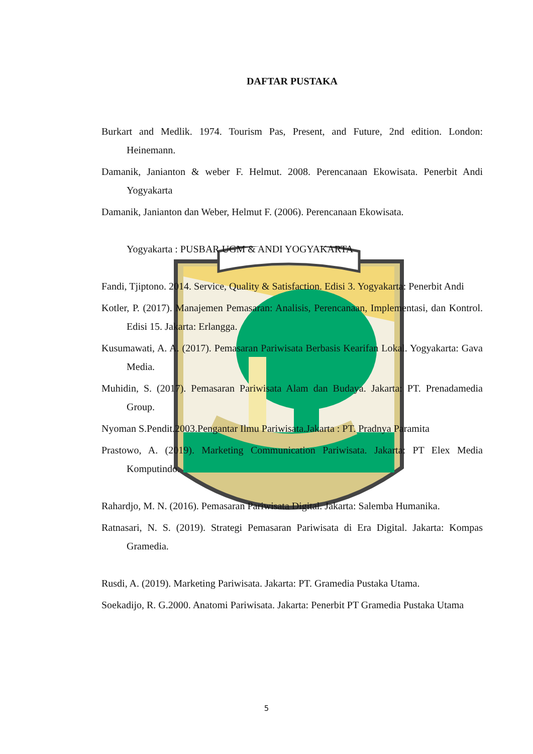DAFTAR PUSTAKA
Burkart and Medlik. 1974. Tourism Pas, Present, and Future, 2nd edition. London: Heinemann.
Damanik, Janianton & weber F. Helmut. 2008. Perencanaan Ekowisata. Penerbit Andi Yogyakarta
Damanik, Janianton dan Weber, Helmut F. (2006). Perencanaan Ekowisata.
Yogyakarta : PUSBAR UGM & ANDI YOGYAKARTA
Fandi, Tjiptono. 2014. Service, Quality & Satisfaction. Edisi 3. Yogyakarta: Penerbit Andi
Kotler, P. (2017). Manajemen Pemasaran: Analisis, Perencanaan, Implementasi, dan Kontrol. Edisi 15. Jakarta: Erlangga.
Kusumawati, A. A. (2017). Pemasaran Pariwisata Berbasis Kearifan Lokal. Yogyakarta: Gava Media.
Muhidin, S. (2017). Pemasaran Pariwisata Alam dan Budaya. Jakarta: PT. Prenadamedia Group.
Nyoman S.Pendit.2003.Pengantar Ilmu Pariwisata.Jakarta : PT. Pradnya Paramita
Prastowo, A. (2019). Marketing Communication Pariwisata. Jakarta: PT Elex Media Komputindo.
Rahardjo, M. N. (2016). Pemasaran Pariwisata Digital. Jakarta: Salemba Humanika.
Ratnasari, N. S. (2019). Strategi Pemasaran Pariwisata di Era Digital. Jakarta: Kompas Gramedia.
Rusdi, A. (2019). Marketing Pariwisata. Jakarta: PT. Gramedia Pustaka Utama.
Soekadijo, R. G.2000. Anatomi Pariwisata. Jakarta: Penerbit PT Gramedia Pustaka Utama
5